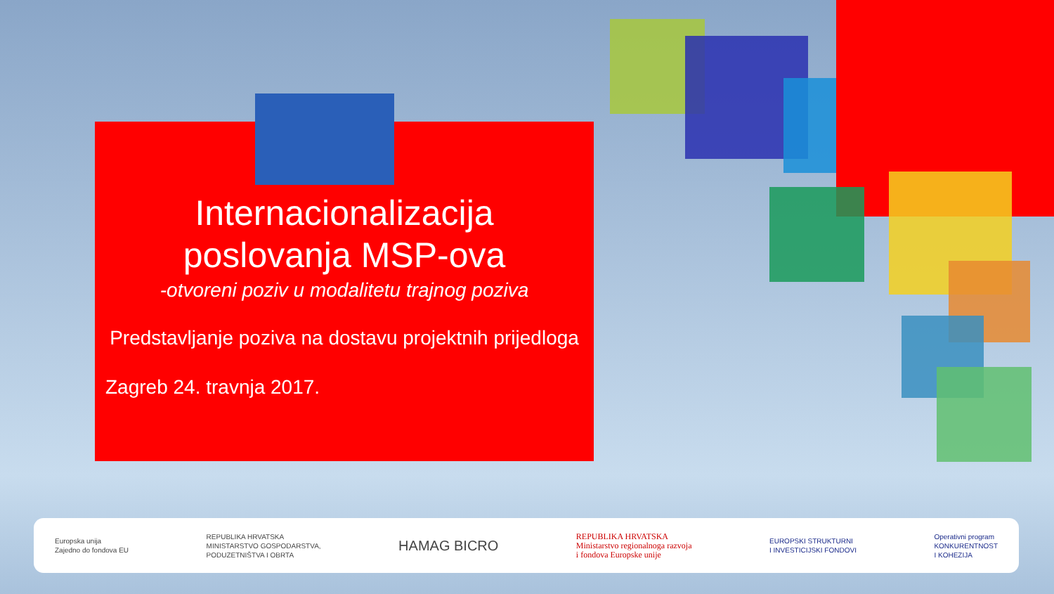Internacionalizacija
poslovanja MSP-ova
-otvoreni poziv u modalitetu trajnog poziva
Predstavljanje poziva na dostavu projektnih prijedloga
Zagreb 24. travnja 2017.
Europska unija
Zajedno do fondova EU
REPUBLIKA HRVATSKA
MINISTARSTVO GOSPODARSTVA,
PODUZETNIŠTVA I OBRTA
HAMAG BICRO
REPUBLIKA HRVATSKA
Ministarstvo regionalnoga razvoja
i fondova Europske unije
EUROPSKI STRUKTURNI
I INVESTICIJSKI FONDOVI
Operativni program
KONKURENTNOST
I KOHEZIJA